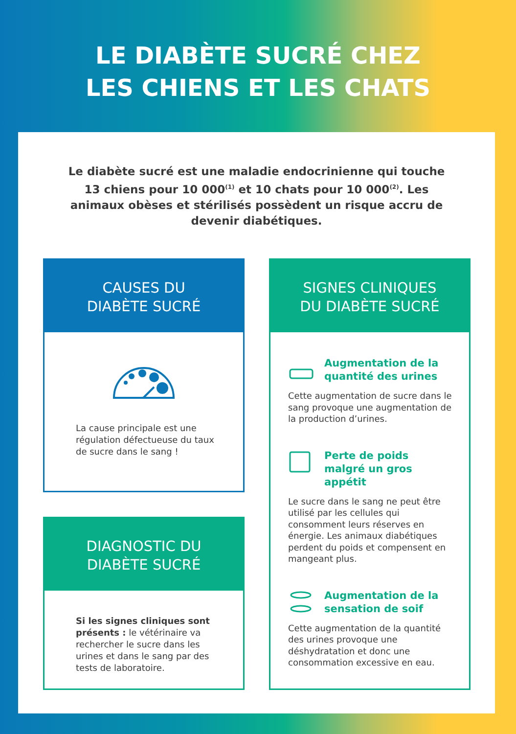LE DIABÈTE SUCRÉ CHEZ
LES CHIENS ET LES CHATS
Le diabète sucré est une maladie endocrinienne qui touche 13 chiens pour 10 000<sup>(1)</sup> et 10 chats pour 10 000<sup>(2)</sup>. Les animaux obèses et stérilisés possèdent un risque accru de devenir diabétiques.
CAUSES DU
DIABÈTE SUCRÉ
La cause principale est une régulation défectueuse du taux de sucre dans le sang !
DIAGNOSTIC DU
DIABÈTE SUCRÉ
Si les signes cliniques sont présents : le vétérinaire va rechercher le sucre dans les urines et dans le sang par des tests de laboratoire.
SIGNES CLINIQUES
DU DIABÈTE SUCRÉ
Augmentation de la quantité des urines
Cette augmentation de sucre dans le sang provoque une augmentation de la production d’urines.
Perte de poids malgré un gros appétit
Le sucre dans le sang ne peut être utilisé par les cellules qui consomment leurs réserves en énergie. Les animaux diabétiques perdent du poids et compensent en mangeant plus.
Augmentation de la sensation de soif
Cette augmentation de la quantité des urines provoque une déshydratation et donc une consommation excessive en eau.